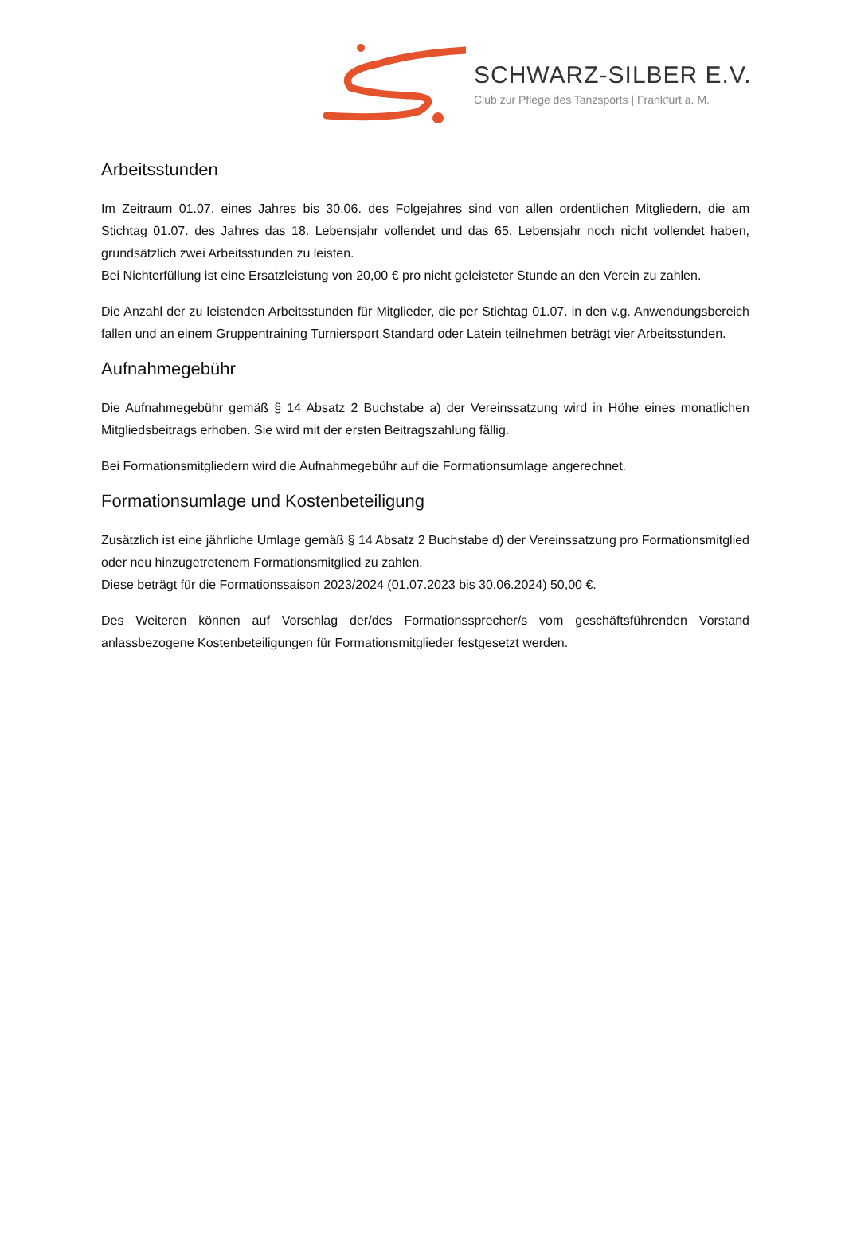SCHWARZ-SILBER E.V.
Club zur Pflege des Tanzsports | Frankfurt a. M.
Arbeitsstunden
Im Zeitraum 01.07. eines Jahres bis 30.06. des Folgejahres sind von allen ordentlichen Mitgliedern, die am Stichtag 01.07. des Jahres das 18. Lebensjahr vollendet und das 65. Lebensjahr noch nicht vollendet haben, grundsätzlich zwei Arbeitsstunden zu leisten.
Bei Nichterfüllung ist eine Ersatzleistung von 20,00 € pro nicht geleisteter Stunde an den Verein zu zahlen.
Die Anzahl der zu leistenden Arbeitsstunden für Mitglieder, die per Stichtag 01.07. in den v.g. Anwendungsbereich fallen und an einem Gruppentraining Turniersport Standard oder Latein teilnehmen beträgt vier Arbeitsstunden.
Aufnahmegebühr
Die Aufnahmegebühr gemäß § 14 Absatz 2 Buchstabe a) der Vereinssatzung wird in Höhe eines monatlichen Mitgliedsbeitrags erhoben. Sie wird mit der ersten Beitragszahlung fällig.
Bei Formationsmitgliedern wird die Aufnahmegebühr auf die Formationsumlage angerechnet.
Formationsumlage und Kostenbeteiligung
Zusätzlich ist eine jährliche Umlage gemäß § 14 Absatz 2 Buchstabe d) der Vereinssatzung pro Formationsmitglied oder neu hinzugetretenem Formationsmitglied zu zahlen.
Diese beträgt für die Formationssaison 2023/2024 (01.07.2023 bis 30.06.2024) 50,00 €.
Des Weiteren können auf Vorschlag der/des Formationssprecher/s vom geschäftsführenden Vorstand anlassbezogene Kostenbeteiligungen für Formationsmitglieder festgesetzt werden.